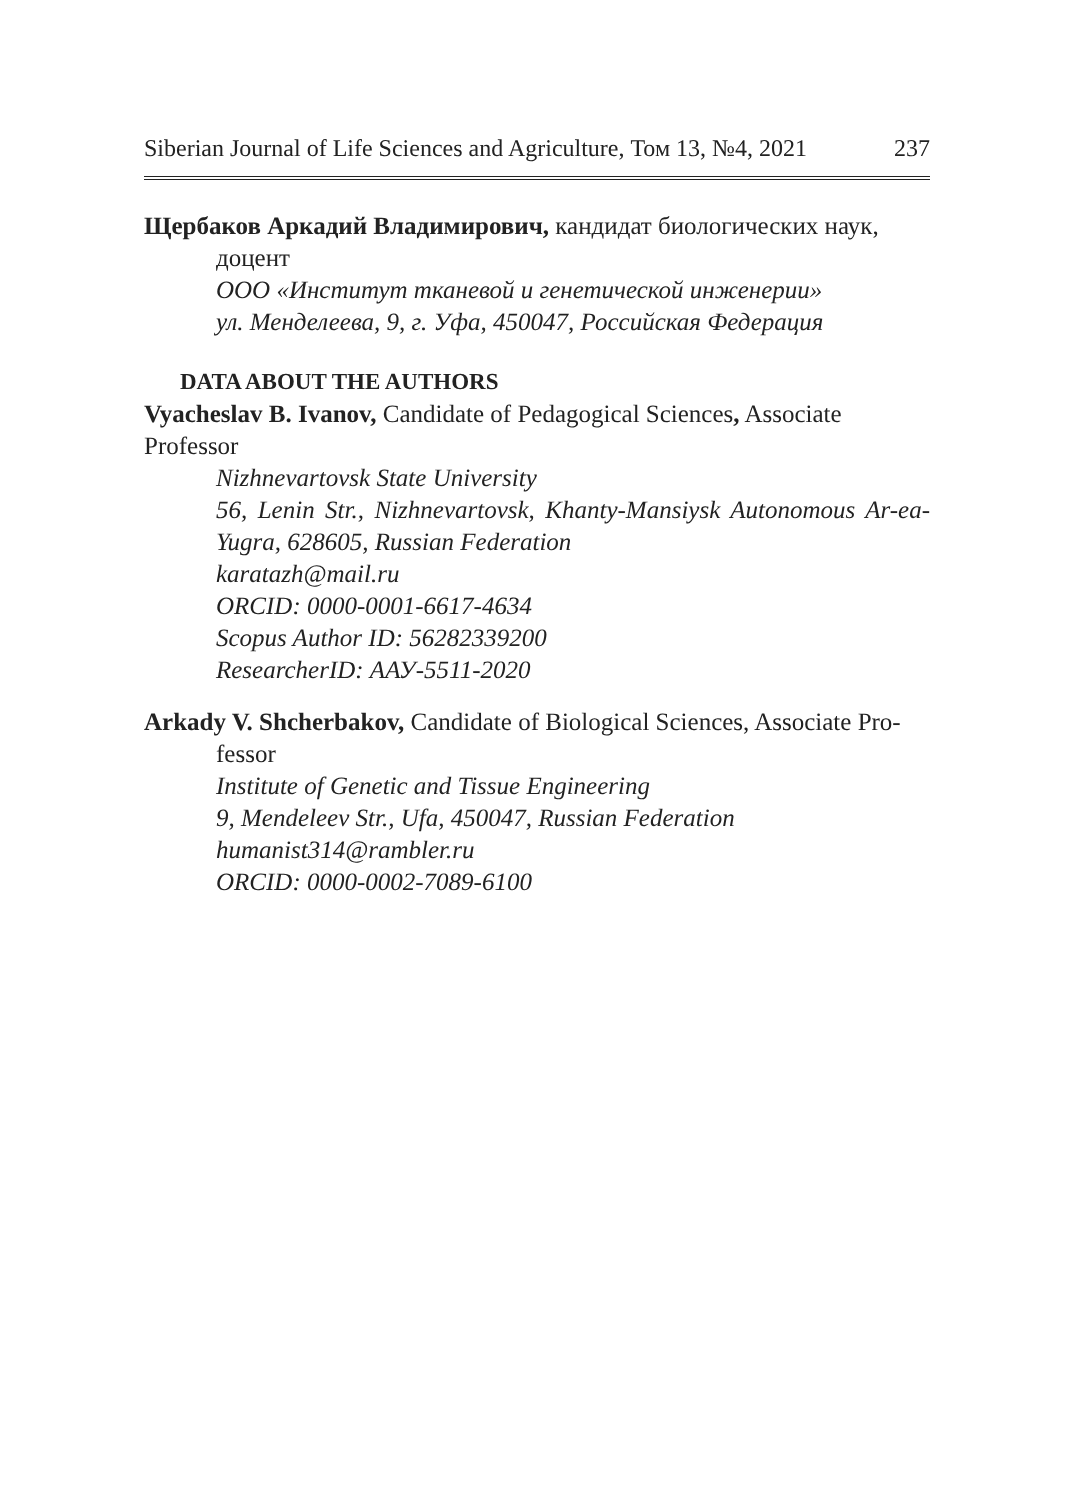Siberian Journal of Life Sciences and Agriculture, Том 13, №4, 2021 237
Щербаков Аркадий Владимирович, кандидат биологических наук,
доцент
ООО «Институт тканевой и генетической инженерии»
ул. Менделеева, 9, г. Уфа, 450047, Российская Федерация
DATA ABOUT THE AUTHORS
Vyacheslav B. Ivanov, Candidate of Pedagogical Sciences, Associate Professor
Nizhnevartovsk State University
56, Lenin Str., Nizhnevartovsk, Khanty-Mansiysk Autonomous Ar-ea-Yugra, 628605, Russian Federation
karatazh@mail.ru
ORCID: 0000-0001-6617-4634
Scopus Author ID: 56282339200
ResearcherID: ААУ-5511-2020
Arkady V. Shcherbakov, Candidate of Biological Sciences, Associate Pro-
fessor
Institute of Genetic and Tissue Engineering
9, Mendeleev Str., Ufa, 450047, Russian Federation
humanist314@rambler.ru
ORCID: 0000-0002-7089-6100